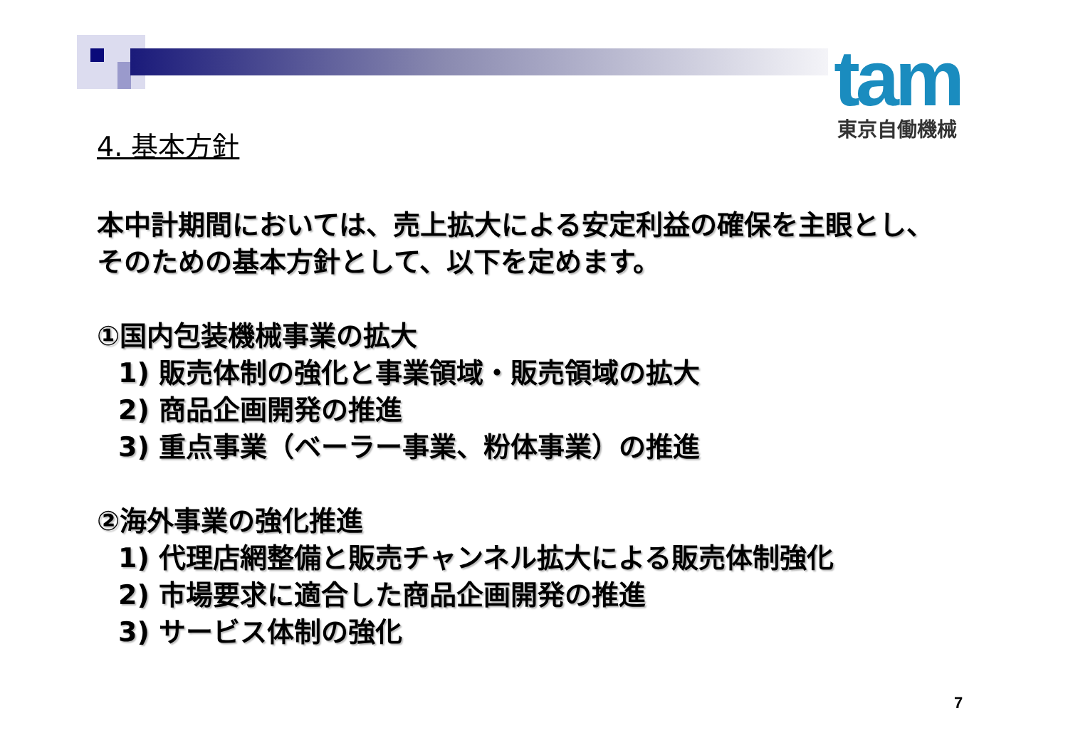tam
東京自働機械
4. 基本方針
本中計期間においては、売上拡大による安定利益の確保を主眼とし、
そのための基本方針として、以下を定めます。
①国内包装機械事業の拡大
1) 販売体制の強化と事業領域・販売領域の拡大
2) 商品企画開発の推進
3) 重点事業（ベーラー事業、粉体事業）の推進
②海外事業の強化推進
1) 代理店網整備と販売チャンネル拡大による販売体制強化
2) 市場要求に適合した商品企画開発の推進
3) サービス体制の強化
7